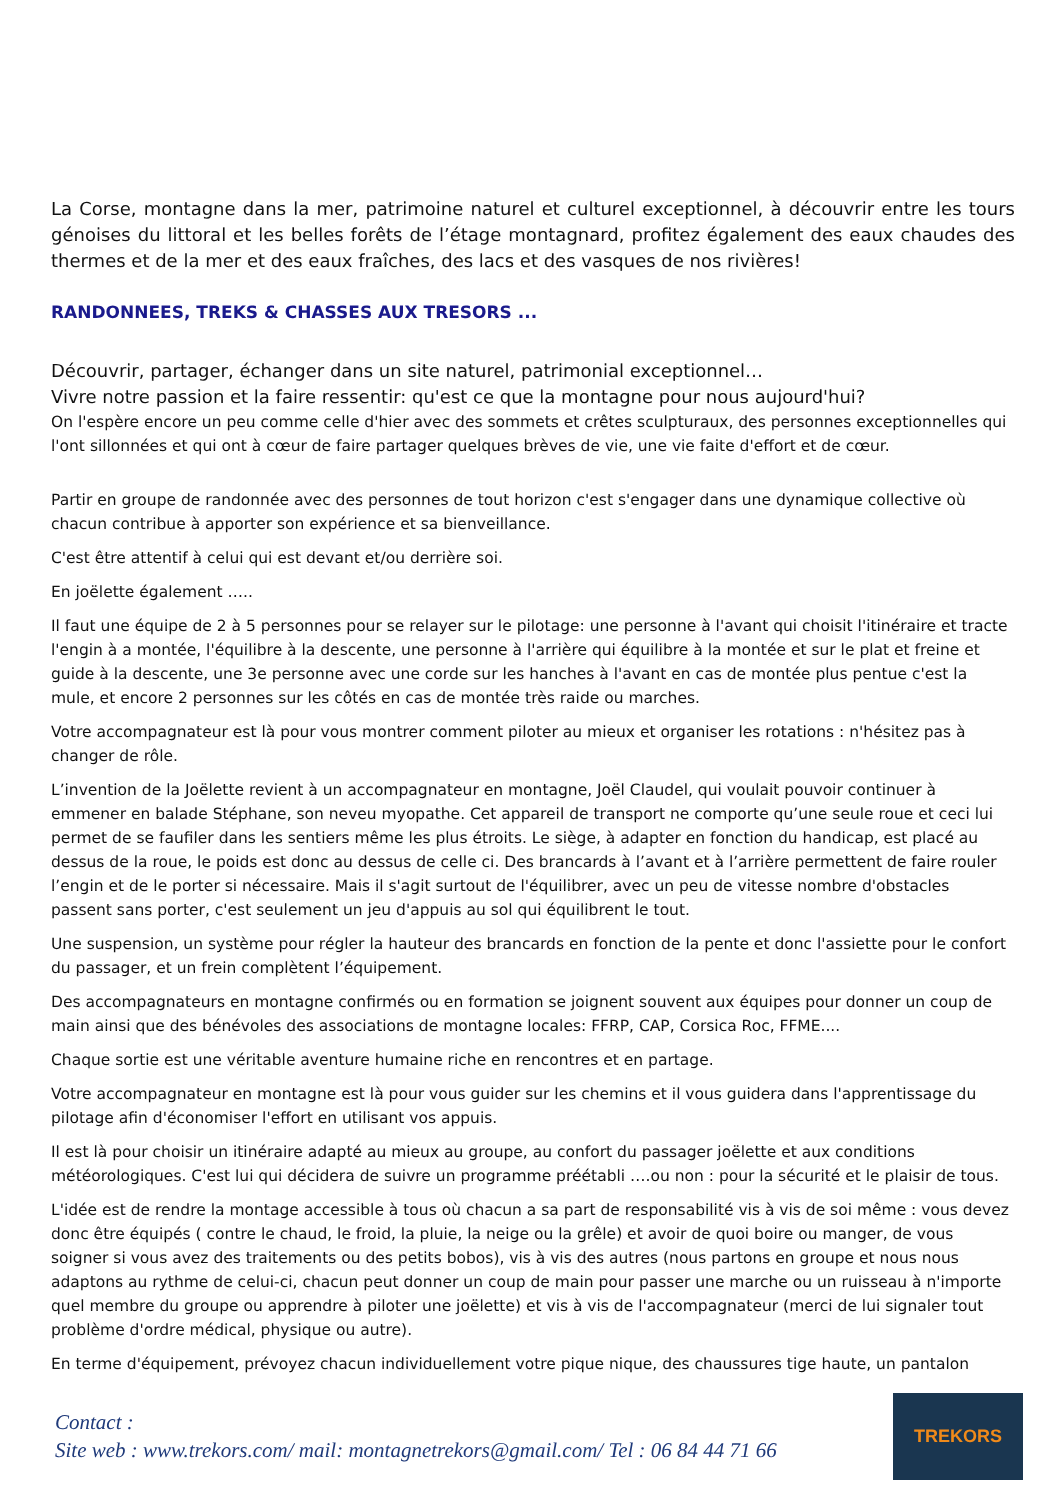La Corse, montagne dans la mer, patrimoine naturel et culturel exceptionnel, à découvrir entre les tours génoises du littoral et les belles forêts de l’étage montagnard, profitez également des eaux chaudes des thermes et de la mer et des eaux fraîches, des lacs et des vasques de nos rivières!
RANDONNEES, TREKS & CHASSES AUX TRESORS ...
Découvrir, partager, échanger dans un site naturel, patrimonial exceptionnel…
Vivre notre passion et la faire ressentir: qu'est ce que la montagne pour nous aujourd'hui?
On l'espère encore un peu comme celle d'hier avec des sommets et crêtes sculpturaux, des personnes exceptionnelles qui l'ont sillonnées et qui ont à cœur de faire partager quelques brèves de vie, une vie faite d'effort et de cœur.
Partir en groupe de randonnée avec des personnes de tout horizon c'est s'engager dans une dynamique collective où chacun contribue à apporter son expérience et sa bienveillance.
C'est être attentif à celui qui est devant et/ou derrière soi.
En joëlette également …..
Il faut une équipe de 2 à 5 personnes pour se relayer sur le pilotage: une personne à l'avant qui choisit l'itinéraire et tracte l'engin à a montée, l'équilibre à la descente, une personne à l'arrière qui équilibre à la montée et sur le plat et freine et guide à la descente, une 3e personne avec une corde sur les hanches à l'avant en cas de montée plus pentue c'est la mule, et encore 2 personnes sur les côtés en cas de montée très raide ou marches.
Votre accompagnateur est là pour vous montrer comment piloter au mieux et organiser les rotations : n'hésitez pas à changer de rôle.
L’invention de la Joëlette revient à un accompagnateur en montagne, Joël Claudel, qui voulait pouvoir continuer à emmener en balade Stéphane, son neveu myopathe. Cet appareil de transport ne comporte qu’une seule roue et ceci lui permet de se faufiler dans les sentiers même les plus étroits. Le siège, à adapter en fonction du handicap, est placé au dessus de la roue, le poids est donc au dessus de celle ci. Des brancards à l’avant et à l’arrière permettent de faire rouler l’engin et de le porter si nécessaire. Mais il s'agit surtout de l'équilibrer, avec un peu de vitesse nombre d'obstacles passent sans porter, c'est seulement un jeu d'appuis au sol qui équilibrent le tout.
Une suspension, un système pour régler la hauteur des brancards en fonction de la pente et donc l'assiette pour le confort du passager, et un frein complètent l’équipement.
Des accompagnateurs en montagne confirmés ou en formation se joignent souvent aux équipes pour donner un coup de main ainsi que des bénévoles des associations de montagne locales: FFRP, CAP, Corsica Roc, FFME....
Chaque sortie est une véritable aventure humaine riche en rencontres et en partage.
Votre accompagnateur en montagne est là pour vous guider sur les chemins et il vous guidera dans l'apprentissage du pilotage afin d'économiser l'effort en utilisant vos appuis.
Il est là pour choisir un itinéraire adapté au mieux au groupe, au confort du passager joëlette et aux conditions météorologiques. C'est lui qui décidera de suivre un programme préétabli ….ou non : pour la sécurité et le plaisir de tous.
L'idée est de rendre la montage accessible à tous où chacun a sa part de responsabilité vis à vis de soi même : vous devez donc être équipés ( contre le chaud, le froid, la pluie, la neige ou la grêle) et avoir de quoi boire ou manger, de vous soigner si vous avez des traitements ou des petits bobos), vis à vis des autres (nous partons en groupe et nous nous adaptons au rythme de celui-ci, chacun peut donner un coup de main pour passer une marche ou un ruisseau à n'importe quel membre du groupe ou apprendre à piloter une joëlette) et vis à vis de l'accompagnateur (merci de lui signaler tout problème d'ordre médical, physique ou autre).
En terme d'équipement, prévoyez chacun individuellement votre pique nique, des chaussures tige haute, un pantalon
Contact :
Site web : www.trekors.com/ mail: montagnetrekors@gmail.com/ Tel : 06 84 44 71 66
TREKORS